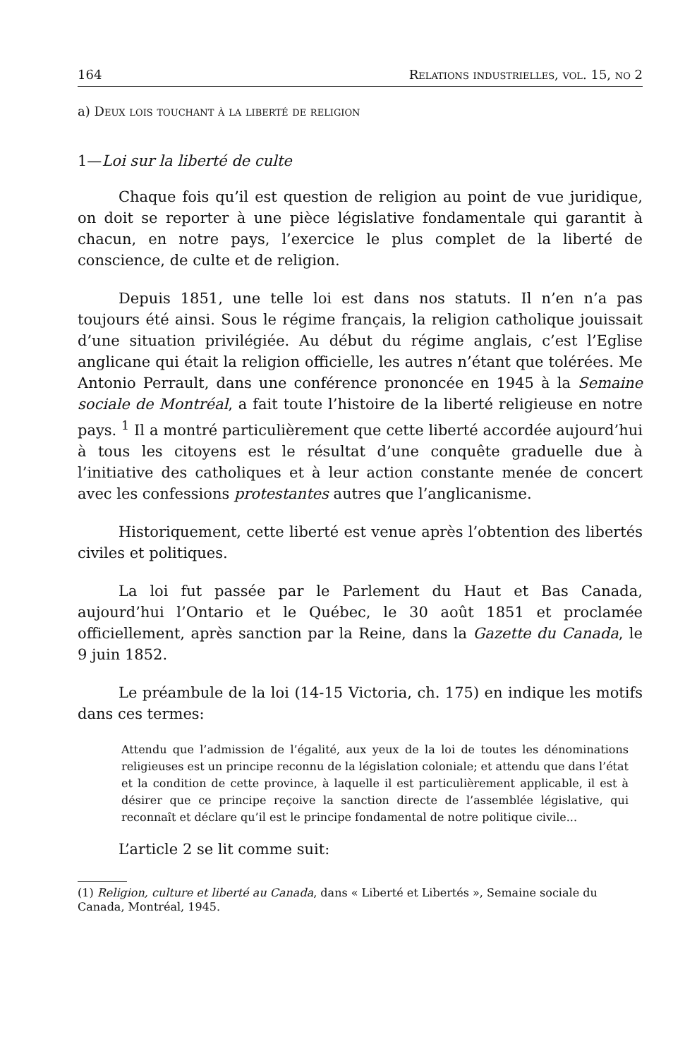164 Relations industrielles, vol. 15, no 2
a) Deux lois touchant à la liberté de religion
1—Loi sur la liberté de culte
Chaque fois qu’il est question de religion au point de vue juridique, on doit se reporter à une pièce législative fondamentale qui garantit à chacun, en notre pays, l’exercice le plus complet de la liberté de conscience, de culte et de religion.
Depuis 1851, une telle loi est dans nos statuts. Il n’en n’a pas toujours été ainsi. Sous le régime français, la religion catholique jouissait d’une situation privilégiée. Au début du régime anglais, c’est l’Eglise anglicane qui était la religion officielle, les autres n’étant que tolérées. Me Antonio Perrault, dans une conférence prononcée en 1945 à la Semaine sociale de Montréal, a fait toute l’histoire de la liberté religieuse en notre pays. <sup>1</sup> Il a montré particulièrement que cette liberté accordée aujourd’hui à tous les citoyens est le résultat d’une conquête graduelle due à l’initiative des catholiques et à leur action constante menée de concert avec les confessions protestantes autres que l’anglicanisme.
Historiquement, cette liberté est venue après l’obtention des libertés civiles et politiques.
La loi fut passée par le Parlement du Haut et Bas Canada, aujourd’hui l’Ontario et le Québec, le 30 août 1851 et proclamée officiellement, après sanction par la Reine, dans la Gazette du Canada, le 9 juin 1852.
Le préambule de la loi (14-15 Victoria, ch. 175) en indique les motifs dans ces termes:
Attendu que l’admission de l’égalité, aux yeux de la loi de toutes les dénominations religieuses est un principe reconnu de la législation coloniale; et attendu que dans l’état et la condition de cette province, à laquelle il est particulièrement applicable, il est à désirer que ce principe reçoive la sanction directe de l’assemblée législative, qui reconnaît et déclare qu’il est le principe fondamental de notre politique civile...
L’article 2 se lit comme suit:
(1) Religion, culture et liberté au Canada, dans « Liberté et Libertés », Semaine sociale du Canada, Montréal, 1945.